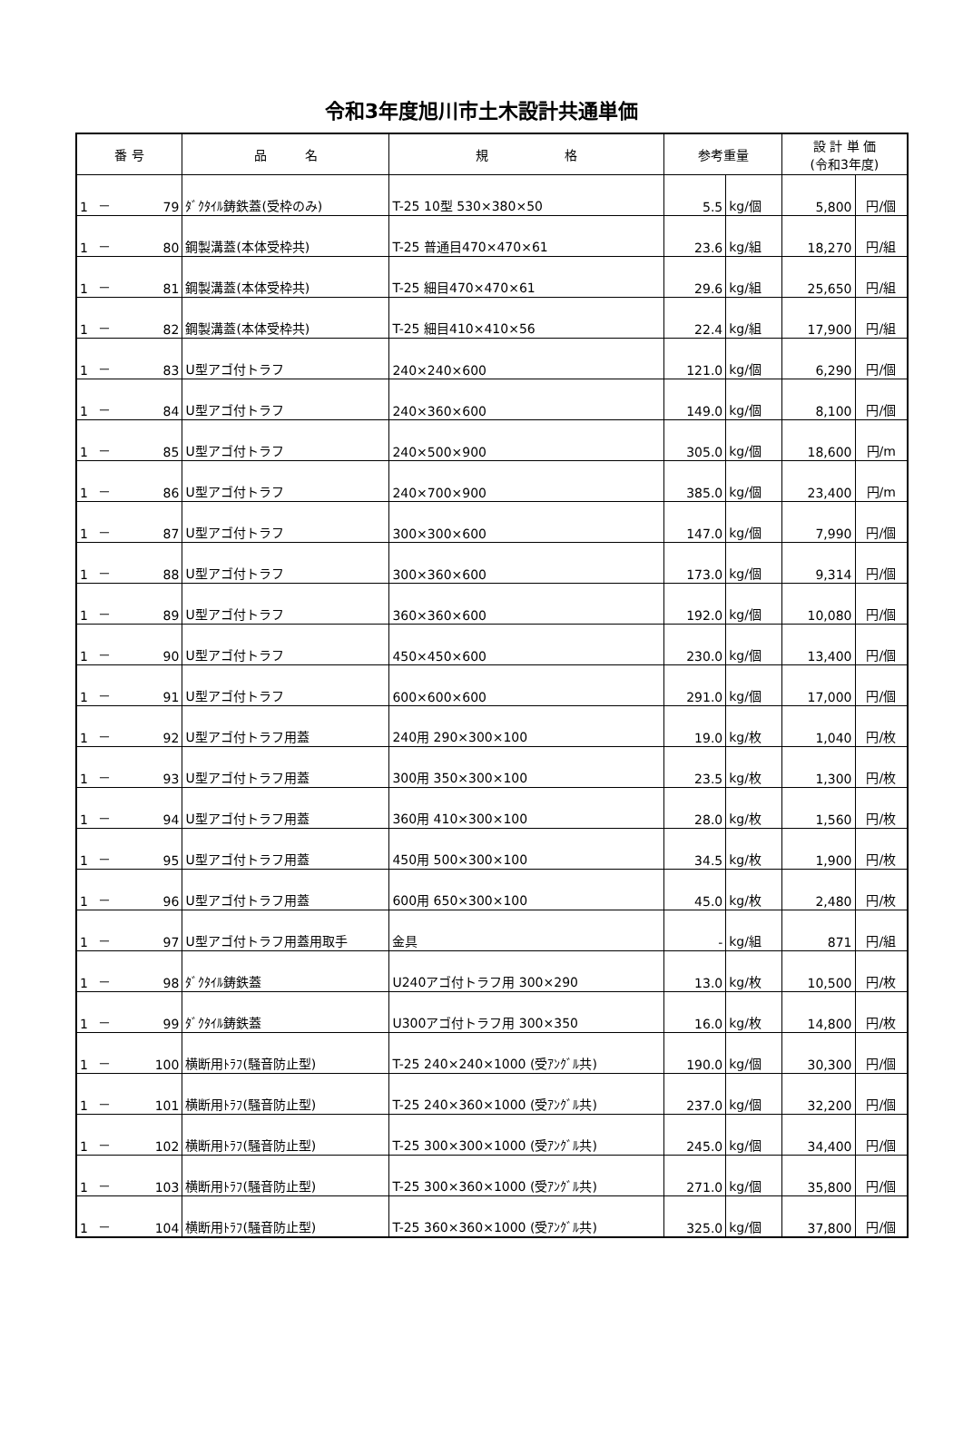令和3年度旭川市土木設計共通単価
| 番 号 | | | 品 名 | 規 格 | 参考重量 | | 設 計 単 価 (令和3年度) | |
| --- | --- | --- | --- | --- | --- | --- | --- | --- |
| 1 | － | 79 | ﾀﾞｸﾀｲﾙ鋳鉄蓋(受枠のみ) | T-25 10型 530×380×50 | 5.5 | kg/個 | 5,800 | 円/個 |
| 1 | － | 80 | 鋼製溝蓋(本体受枠共) | T-25 普通目470×470×61 | 23.6 | kg/組 | 18,270 | 円/組 |
| 1 | － | 81 | 鋼製溝蓋(本体受枠共) | T-25 細目470×470×61 | 29.6 | kg/組 | 25,650 | 円/組 |
| 1 | － | 82 | 鋼製溝蓋(本体受枠共) | T-25 細目410×410×56 | 22.4 | kg/組 | 17,900 | 円/組 |
| 1 | － | 83 | U型アゴ付トラフ | 240×240×600 | 121.0 | kg/個 | 6,290 | 円/個 |
| 1 | － | 84 | U型アゴ付トラフ | 240×360×600 | 149.0 | kg/個 | 8,100 | 円/個 |
| 1 | － | 85 | U型アゴ付トラフ | 240×500×900 | 305.0 | kg/個 | 18,600 | 円/m |
| 1 | － | 86 | U型アゴ付トラフ | 240×700×900 | 385.0 | kg/個 | 23,400 | 円/m |
| 1 | － | 87 | U型アゴ付トラフ | 300×300×600 | 147.0 | kg/個 | 7,990 | 円/個 |
| 1 | － | 88 | U型アゴ付トラフ | 300×360×600 | 173.0 | kg/個 | 9,314 | 円/個 |
| 1 | － | 89 | U型アゴ付トラフ | 360×360×600 | 192.0 | kg/個 | 10,080 | 円/個 |
| 1 | － | 90 | U型アゴ付トラフ | 450×450×600 | 230.0 | kg/個 | 13,400 | 円/個 |
| 1 | － | 91 | U型アゴ付トラフ | 600×600×600 | 291.0 | kg/個 | 17,000 | 円/個 |
| 1 | － | 92 | U型アゴ付トラフ用蓋 | 240用 290×300×100 | 19.0 | kg/枚 | 1,040 | 円/枚 |
| 1 | － | 93 | U型アゴ付トラフ用蓋 | 300用 350×300×100 | 23.5 | kg/枚 | 1,300 | 円/枚 |
| 1 | － | 94 | U型アゴ付トラフ用蓋 | 360用 410×300×100 | 28.0 | kg/枚 | 1,560 | 円/枚 |
| 1 | － | 95 | U型アゴ付トラフ用蓋 | 450用 500×300×100 | 34.5 | kg/枚 | 1,900 | 円/枚 |
| 1 | － | 96 | U型アゴ付トラフ用蓋 | 600用 650×300×100 | 45.0 | kg/枚 | 2,480 | 円/枚 |
| 1 | － | 97 | U型アゴ付トラフ用蓋用取手 | 金具 | - | kg/組 | 871 | 円/組 |
| 1 | － | 98 | ﾀﾞｸﾀｲﾙ鋳鉄蓋 | U240アゴ付トラフ用 300×290 | 13.0 | kg/枚 | 10,500 | 円/枚 |
| 1 | － | 99 | ﾀﾞｸﾀｲﾙ鋳鉄蓋 | U300アゴ付トラフ用 300×350 | 16.0 | kg/枚 | 14,800 | 円/枚 |
| 1 | － | 100 | 横断用ﾄﾗﾌ(騒音防止型) | T-25 240×240×1000 (受ｱﾝｸﾞﾙ共) | 190.0 | kg/個 | 30,300 | 円/個 |
| 1 | － | 101 | 横断用ﾄﾗﾌ(騒音防止型) | T-25 240×360×1000 (受ｱﾝｸﾞﾙ共) | 237.0 | kg/個 | 32,200 | 円/個 |
| 1 | － | 102 | 横断用ﾄﾗﾌ(騒音防止型) | T-25 300×300×1000 (受ｱﾝｸﾞﾙ共) | 245.0 | kg/個 | 34,400 | 円/個 |
| 1 | － | 103 | 横断用ﾄﾗﾌ(騒音防止型) | T-25 300×360×1000 (受ｱﾝｸﾞﾙ共) | 271.0 | kg/個 | 35,800 | 円/個 |
| 1 | － | 104 | 横断用ﾄﾗﾌ(騒音防止型) | T-25 360×360×1000 (受ｱﾝｸﾞﾙ共) | 325.0 | kg/個 | 37,800 | 円/個 |